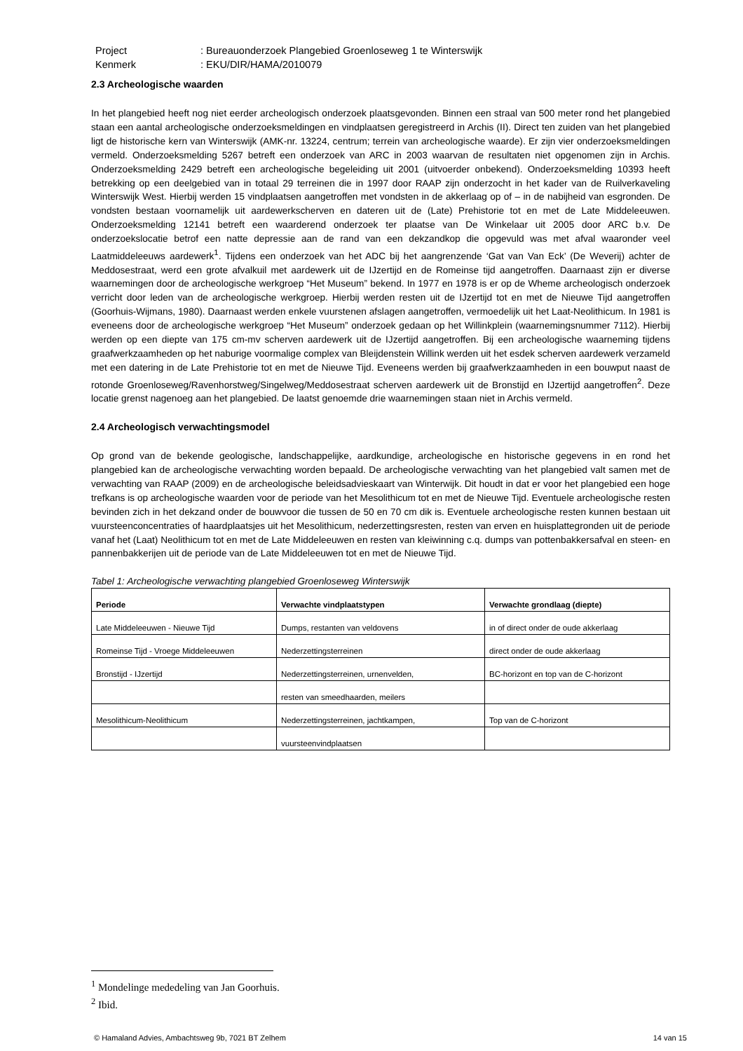Project: Bureauonderzoek Plangebied Groenloseweg 1 te Winterswijk
Kenmerk: EKU/DIR/HAMA/2010079
2.3 Archeologische waarden
In het plangebied heeft nog niet eerder archeologisch onderzoek plaatsgevonden. Binnen een straal van 500 meter rond het plangebied staan een aantal archeologische onderzoeksmeldingen en vindplaatsen geregistreerd in Archis (II). Direct ten zuiden van het plangebied ligt de historische kern van Winterswijk (AMK-nr. 13224, centrum; terrein van archeologische waarde). Er zijn vier onderzoeksmeldingen vermeld. Onderzoeksmelding 5267 betreft een onderzoek van ARC in 2003 waarvan de resultaten niet opgenomen zijn in Archis. Onderzoeksmelding 2429 betreft een archeologische begeleiding uit 2001 (uitvoerder onbekend). Onderzoeksmelding 10393 heeft betrekking op een deelgebied van in totaal 29 terreinen die in 1997 door RAAP zijn onderzocht in het kader van de Ruilverkaveling Winterswijk West. Hierbij werden 15 vindplaatsen aangetroffen met vondsten in de akkerlaag op of – in de nabijheid van esgronden. De vondsten bestaan voornamelijk uit aardewerkscherven en dateren uit de (Late) Prehistorie tot en met de Late Middeleeuwen. Onderzoeksmelding 12141 betreft een waarderend onderzoek ter plaatse van De Winkelaar uit 2005 door ARC b.v. De onderzoekslocatie betrof een natte depressie aan de rand van een dekzandkop die opgevuld was met afval waaronder veel Laatmiddeleeuws aardewerk<sup>1</sup>. Tijdens een onderzoek van het ADC bij het aangrenzende ‘Gat van Van Eck’ (De Weverij) achter de Meddosestraat, werd een grote afvalkuil met aardewerk uit de IJzertijd en de Romeinse tijd aangetroffen. Daarnaast zijn er diverse waarnemingen door de archeologische werkgroep “Het Museum” bekend. In 1977 en 1978 is er op de Wheme archeologisch onderzoek verricht door leden van de archeologische werkgroep. Hierbij werden resten uit de IJzertijd tot en met de Nieuwe Tijd aangetroffen (Goorhuis-Wijmans, 1980). Daarnaast werden enkele vuurstenen afslagen aangetroffen, vermoedelijk uit het Laat-Neolithicum. In 1981 is eveneens door de archeologische werkgroep “Het Museum” onderzoek gedaan op het Willinkplein (waarnemingsnummer 7112). Hierbij werden op een diepte van 175 cm-mv scherven aardewerk uit de IJzertijd aangetroffen. Bij een archeologische waarneming tijdens graafwerkzaamheden op het naburige voormalige complex van Bleijdenstein Willink werden uit het esdek scherven aardewerk verzameld met een datering in de Late Prehistorie tot en met de Nieuwe Tijd. Eveneens werden bij graafwerkzaamheden in een bouwput naast de rotonde Groenloseweg/Ravenhorstweg/Singelweg/Meddosestraat scherven aardewerk uit de Bronstijd en IJzertijd aangetroffen<sup>2</sup>. Deze locatie grenst nagenoeg aan het plangebied. De laatst genoemde drie waarnemingen staan niet in Archis vermeld.
2.4 Archeologisch verwachtingsmodel
Op grond van de bekende geologische, landschappelijke, aardkundige, archeologische en historische gegevens in en rond het plangebied kan de archeologische verwachting worden bepaald. De archeologische verwachting van het plangebied valt samen met de verwachting van RAAP (2009) en de archeologische beleidsadvieskaart van Winterwijk. Dit houdt in dat er voor het plangebied een hoge trefkans is op archeologische waarden voor de periode van het Mesolithicum tot en met de Nieuwe Tijd. Eventuele archeologische resten bevinden zich in het dekzand onder de bouwvoor die tussen de 50 en 70 cm dik is. Eventuele archeologische resten kunnen bestaan uit vuursteenconcentraties of haardplaatsjes uit het Mesolithicum, nederzettingsresten, resten van erven en huisplattegronden uit de periode vanaf het (Laat) Neolithicum tot en met de Late Middeleeuwen en resten van kleiwinning c.q. dumps van pottenbakkersafval en steen- en pannenbakkerijen uit de periode van de Late Middeleeuwen tot en met de Nieuwe Tijd.
Tabel 1: Archeologische verwachting plangebied Groenloseweg Winterswijk
| Periode | Verwachte vindplaatstypen | Verwachte grondlaag (diepte) |
| --- | --- | --- |
| Late Middeleeuwen - Nieuwe Tijd | Dumps, restanten van veldovens | in of direct onder de oude akkerlaag |
| Romeinse Tijd - Vroege Middeleeuwen | Nederzettingsterreinen | direct onder de oude akkerlaag |
| Bronstijd - IJzertijd | Nederzettingsterreinen, urnenvelden, | BC-horizont en top van de C-horizont |
| | resten van smeedhaarden, meilers | |
| Mesolithicum-Neolithicum | Nederzettingsterreinen, jachtkampen, | Top van de C-horizont |
| | vuursteenvindplaatsen | |
<sup>1</sup> Mondelinge mededeling van Jan Goorhuis.
<sup>2</sup> Ibid.
© Hamaland Advies, Ambachtsweg 9b, 7021 BT Zelhem 14 van 15